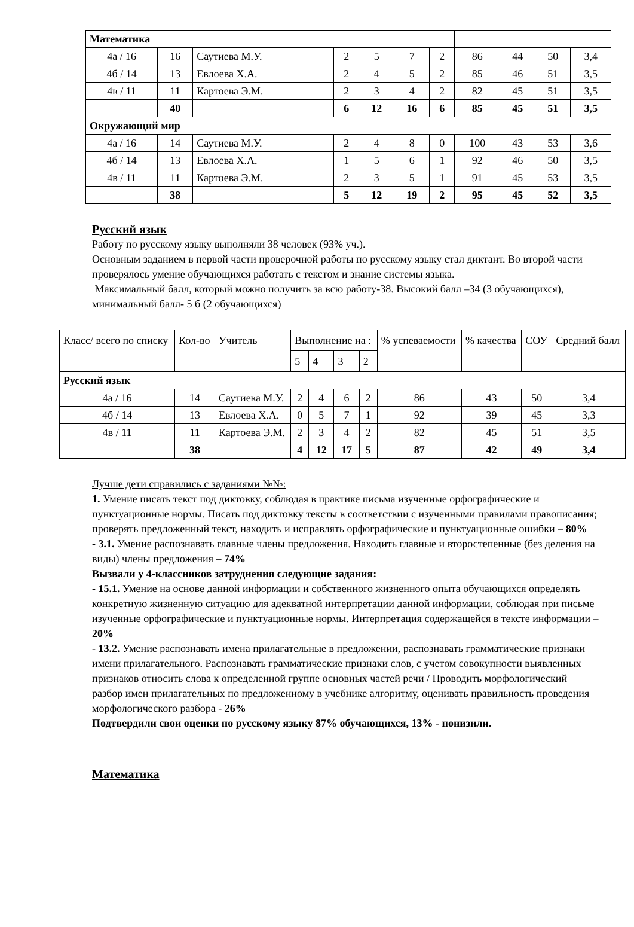| Математика | | | | | | | | | | |
| 4а / 16 | 16 | Саутиева М.У. | 2 | 5 | 7 | 2 | 86 | 44 | 50 | 3,4 |
| 4б / 14 | 13 | Евлоева Х.А. | 2 | 4 | 5 | 2 | 85 | 46 | 51 | 3,5 |
| 4в / 11 | 11 | Картоева Э.М. | 2 | 3 | 4 | 2 | 82 | 45 | 51 | 3,5 |
| | 40 | | 6 | 12 | 16 | 6 | 85 | 45 | 51 | 3,5 |
| Окружающий мир | | | | | | | | | | |
| 4а / 16 | 14 | Саутиева М.У. | 2 | 4 | 8 | 0 | 100 | 43 | 53 | 3,6 |
| 4б / 14 | 13 | Евлоева Х.А. | 1 | 5 | 6 | 1 | 92 | 46 | 50 | 3,5 |
| 4в / 11 | 11 | Картоева Э.М. | 2 | 3 | 5 | 1 | 91 | 45 | 53 | 3,5 |
| | 38 | | 5 | 12 | 19 | 2 | 95 | 45 | 52 | 3,5 |
Русский язык
Работу по русскому языку выполняли 38 человек (93% уч.).
Основным заданием в первой части проверочной работы по русскому языку стал диктант. Во второй части проверялось умение обучающихся работать с текстом и знание системы языка.
Максимальный балл, который можно получить за всю работу-38. Высокий балл –34 (3 обучающихся), минимальный балл- 5 б (2 обучающихся)
| Класс/ всего по списку | Кол-во | Учитель | Выполнение на : | | | | % успеваемости | % качества | СОУ | Средний балл |
| --- | --- | --- | --- | --- | --- | --- | --- | --- | --- | --- |
| | | | 5 | 4 | 3 | 2 | | | | |
| Русский язык | | | | | | | | | | |
| 4а / 16 | 14 | Саутиева М.У. | 2 | 4 | 6 | 2 | 86 | 43 | 50 | 3,4 |
| 4б / 14 | 13 | Евлоева Х.А. | 0 | 5 | 7 | 1 | 92 | 39 | 45 | 3,3 |
| 4в / 11 | 11 | Картоева Э.М. | 2 | 3 | 4 | 2 | 82 | 45 | 51 | 3,5 |
| | 38 | | 4 | 12 | 17 | 5 | 87 | 42 | 49 | 3,4 |
Лучше дети справились с заданиями №№:
1. Умение писать текст под диктовку, соблюдая в практике письма изученные орфографические и пунктуационные нормы. Писать под диктовку тексты в соответствии с изученными правилами правописания; проверять предложенный текст, находить и исправлять орфографические и пунктуационные ошибки – 80%
- 3.1. Умение распознавать главные члены предложения. Находить главные и второстепенные (без деления на виды) члены предложения – 74%
Вызвали у 4-классников затруднения следующие задания:
- 15.1. Умение на основе данной информации и собственного жизненного опыта обучающихся определять конкретную жизненную ситуацию для адекватной интерпретации данной информации, соблюдая при письме изученные орфографические и пунктуационные нормы. Интерпретация содержащейся в тексте информации – 20%
- 13.2. Умение распознавать имена прилагательные в предложении, распознавать грамматические признаки имени прилагательного. Распознавать грамматические признаки слов, с учетом совокупности выявленных признаков относить слова к определенной группе основных частей речи / Проводить морфологический разбор имен прилагательных по предложенному в учебнике алгоритму, оценивать правильность проведения морфологического разбора - 26%
Подтвердили свои оценки по русскому языку 87% обучающихся, 13% - понизили.
Математика